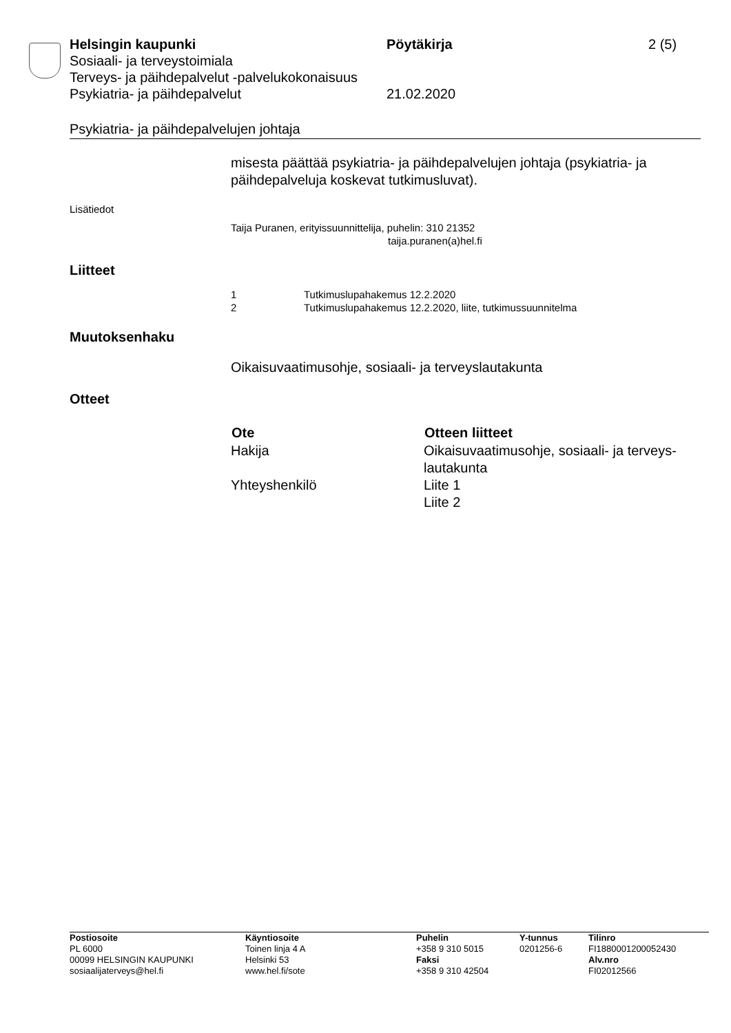Helsingin kaupunki Pöytäkirja 2 (5)
Sosiaali- ja terveystoimiala
Terveys- ja päihdepalvelut -palvelukokonaisuus
Psykiatria- ja päihdepalvelut 21.02.2020
Psykiatria- ja päihdepalvelujen johtaja
misesta päättää psykiatria- ja päihdepalvelujen johtaja (psykiatria- ja päihdepalveluja koskevat tutkimusluvat).
Lisätiedot
Taija Puranen, erityissuunnittelija, puhelin: 310 21352
taija.puranen(a)hel.fi
Liitteet
| 1 | Tutkimuslupahakemus 12.2.2020 |
| 2 | Tutkimuslupahakemus 12.2.2020, liite, tutkimussuunnitelma |
Muutoksenhaku
Oikaisuvaatimusohje, sosiaali- ja terveyslautakunta
Otteet
| Ote | Otteen liitteet |
| --- | --- |
| Hakija | Oikaisuvaatimusohje, sosiaali- ja terveys- lautakunta |
| Yhteyshenkilö | Liite 1 Liite 2 |
| Postiosoite PL 6000 00099 HELSINGIN KAUPUNKI sosiaalijaterveys@hel.fi | Käyntiosoite Toinen linja 4 A Helsinki 53 www.hel.fi/sote | Puhelin +358 9 310 5015 Faksi +358 9 310 42504 | Y-tunnus 0201256-6 | Tilinro FI1880001200052430 Alv.nro FI02012566 |